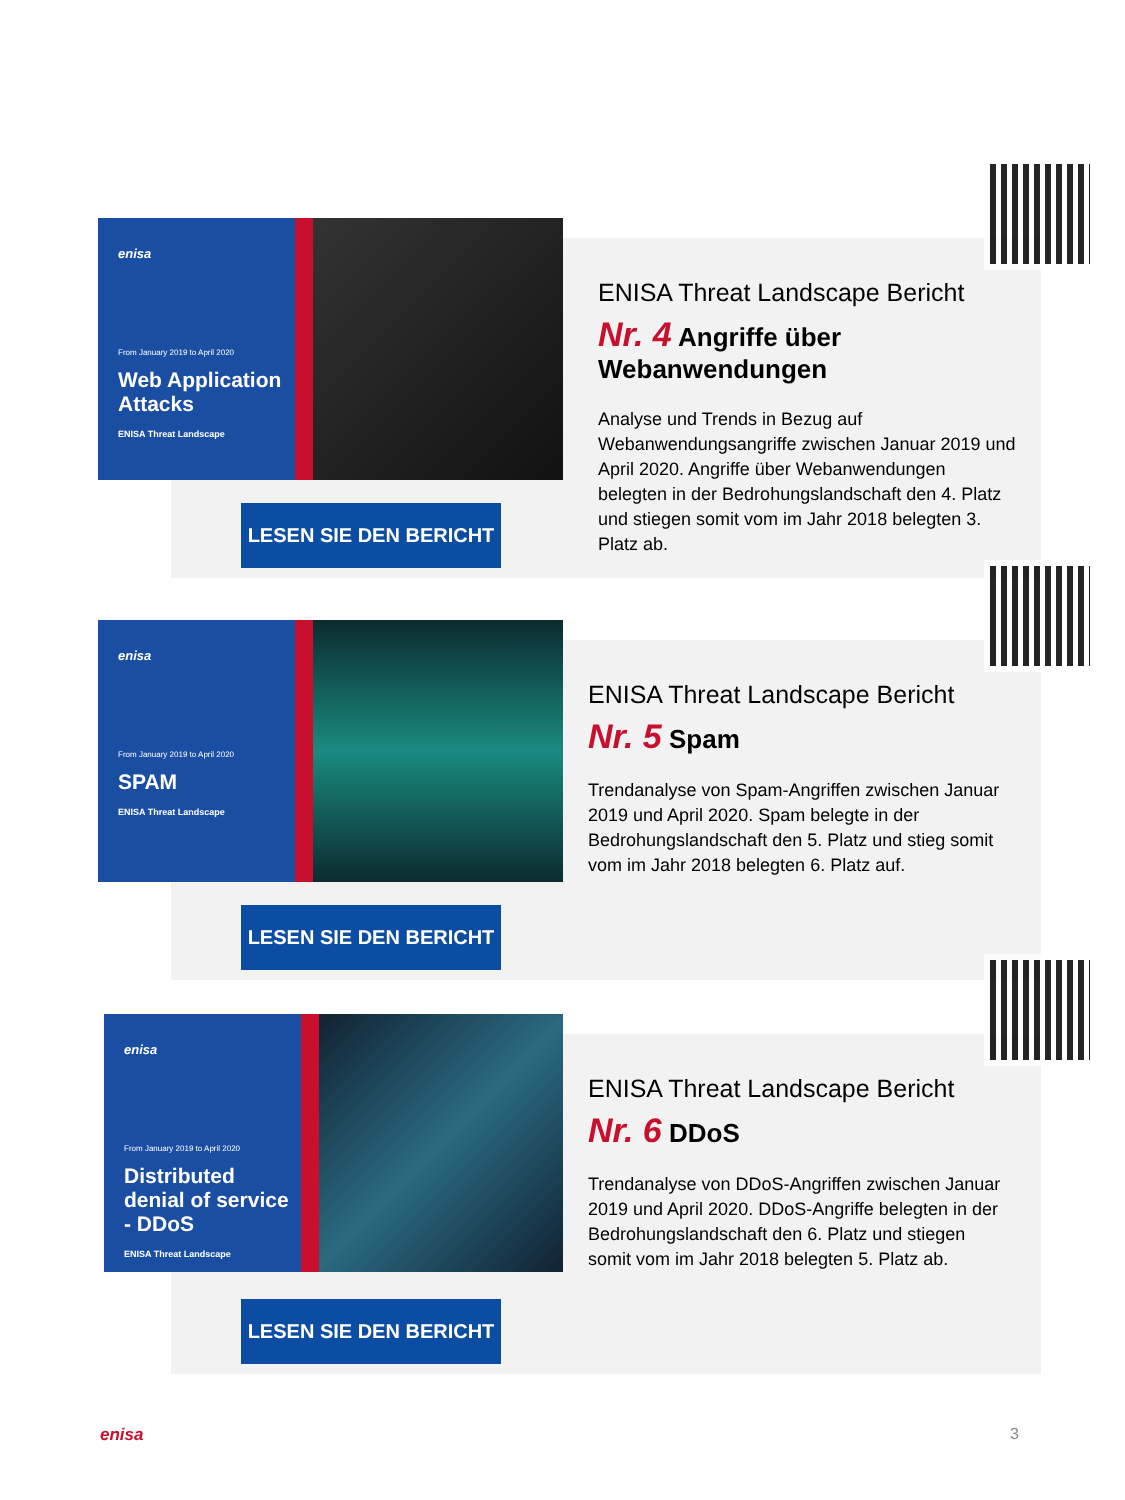enisa
From January 2019 to April 2020
Web Application Attacks
ENISA Threat Landscape
LESEN SIE DEN BERICHT
ENISA Threat Landscape Bericht
Nr. 4 Angriffe über Webanwendungen
Analyse und Trends in Bezug auf Webanwendungsangriffe zwischen Januar 2019 und April 2020. Angriffe über Webanwendungen belegten in der Bedrohungslandschaft den 4. Platz und stiegen somit vom im Jahr 2018 belegten 3. Platz ab.
enisa
From January 2019 to April 2020
SPAM
ENISA Threat Landscape
LESEN SIE DEN BERICHT
ENISA Threat Landscape Bericht
Nr. 5 Spam
Trendanalyse von Spam-Angriffen zwischen Januar 2019 und April 2020. Spam belegte in der Bedrohungslandschaft den 5. Platz und stieg somit vom im Jahr 2018 belegten 6. Platz auf.
enisa
From January 2019 to April 2020
Distributed denial of service - DDoS
ENISA Threat Landscape
LESEN SIE DEN BERICHT
ENISA Threat Landscape Bericht
Nr. 6 DDoS
Trendanalyse von DDoS-Angriffen zwischen Januar 2019 und April 2020. DDoS-Angriffe belegten in der Bedrohungslandschaft den 6. Platz und stiegen somit vom im Jahr 2018 belegten 5. Platz ab.
enisa 3